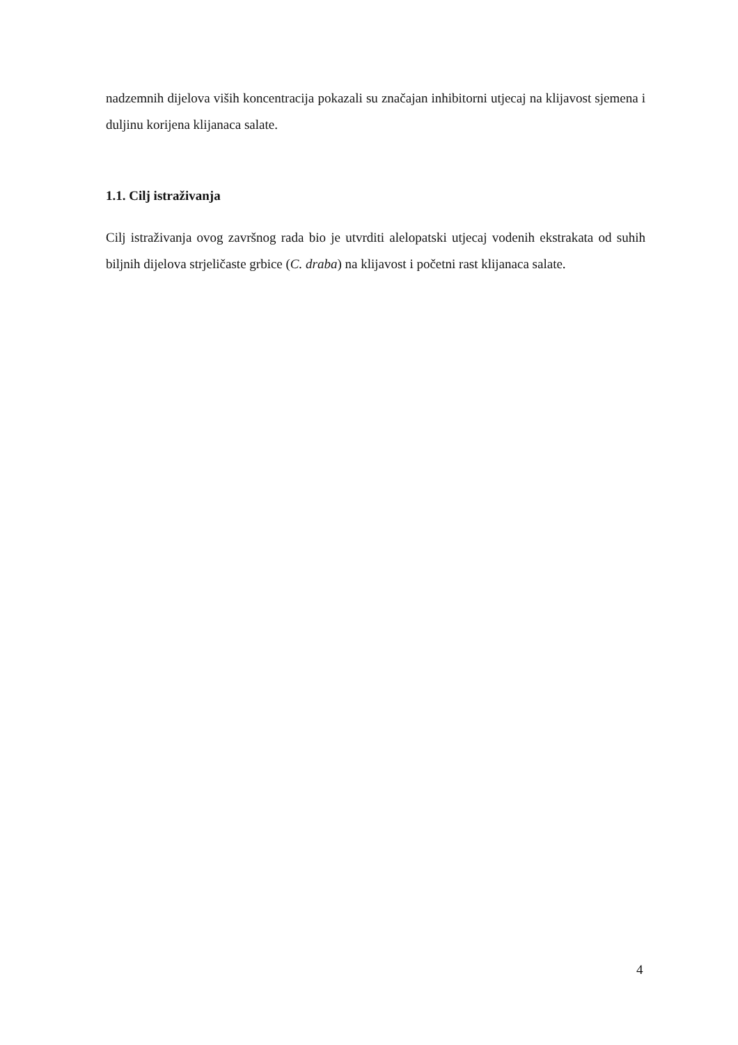nadzemnih dijelova viših koncentracija pokazali su značajan inhibitorni utjecaj na klijavost sjemena i duljinu korijena klijanaca salate.
1.1. Cilj istraživanja
Cilj istraživanja ovog završnog rada bio je utvrditi alelopatski utjecaj vodenih ekstrakata od suhih biljnih dijelova strjeličaste grbice (C. draba) na klijavost i početni rast klijanaca salate.
4